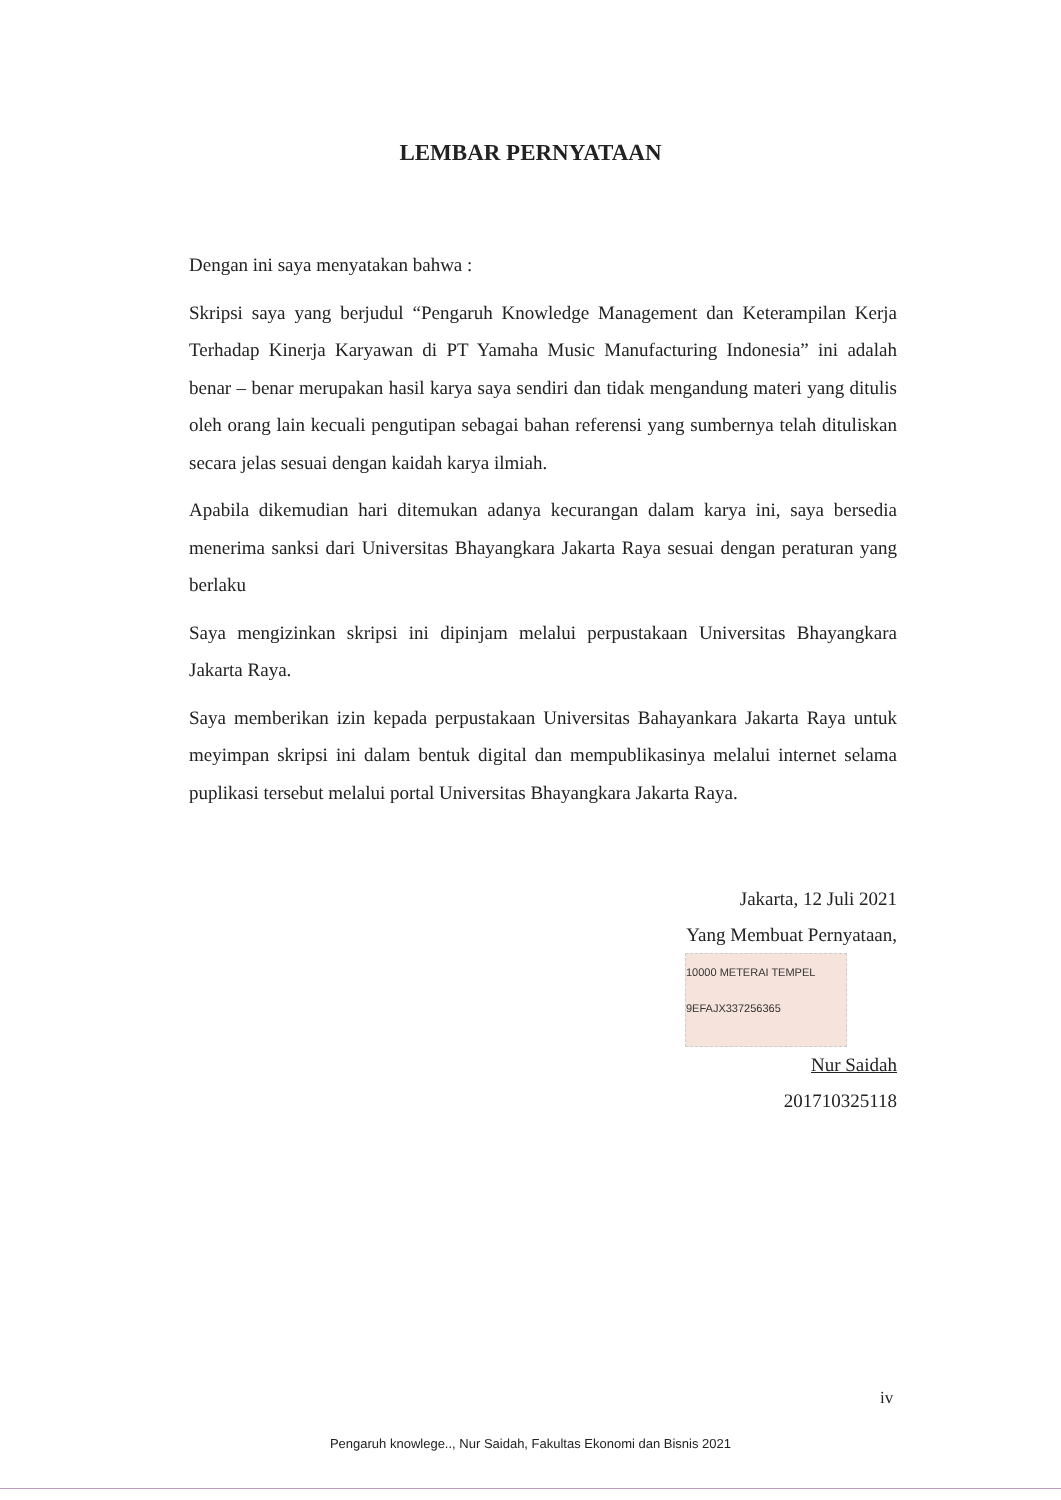LEMBAR PERNYATAAN
Dengan ini saya menyatakan bahwa :
Skripsi saya yang berjudul “Pengaruh Knowledge Management dan Keterampilan Kerja Terhadap Kinerja Karyawan di PT Yamaha Music Manufacturing Indonesia” ini adalah benar – benar merupakan hasil karya saya sendiri dan tidak mengandung materi yang ditulis oleh orang lain kecuali pengutipan sebagai bahan referensi yang sumbernya telah dituliskan secara jelas sesuai dengan kaidah karya ilmiah.
Apabila dikemudian hari ditemukan adanya kecurangan dalam karya ini, saya bersedia menerima sanksi dari Universitas Bhayangkara Jakarta Raya sesuai dengan peraturan yang berlaku
Saya mengizinkan skripsi ini dipinjam melalui perpustakaan Universitas Bhayangkara Jakarta Raya.
Saya memberikan izin kepada perpustakaan Universitas Bahayankara Jakarta Raya untuk meyimpan skripsi ini dalam bentuk digital dan mempublikasinya melalui internet selama puplikasi tersebut melalui portal Universitas Bhayangkara Jakarta Raya.
Jakarta, 12 Juli 2021
Yang Membuat Pernyataan,
10000 METERAI TEMPEL
9EFAJX337256365
Nur Saidah
201710325118
iv
Pengaruh knowlege.., Nur Saidah, Fakultas Ekonomi dan Bisnis 2021